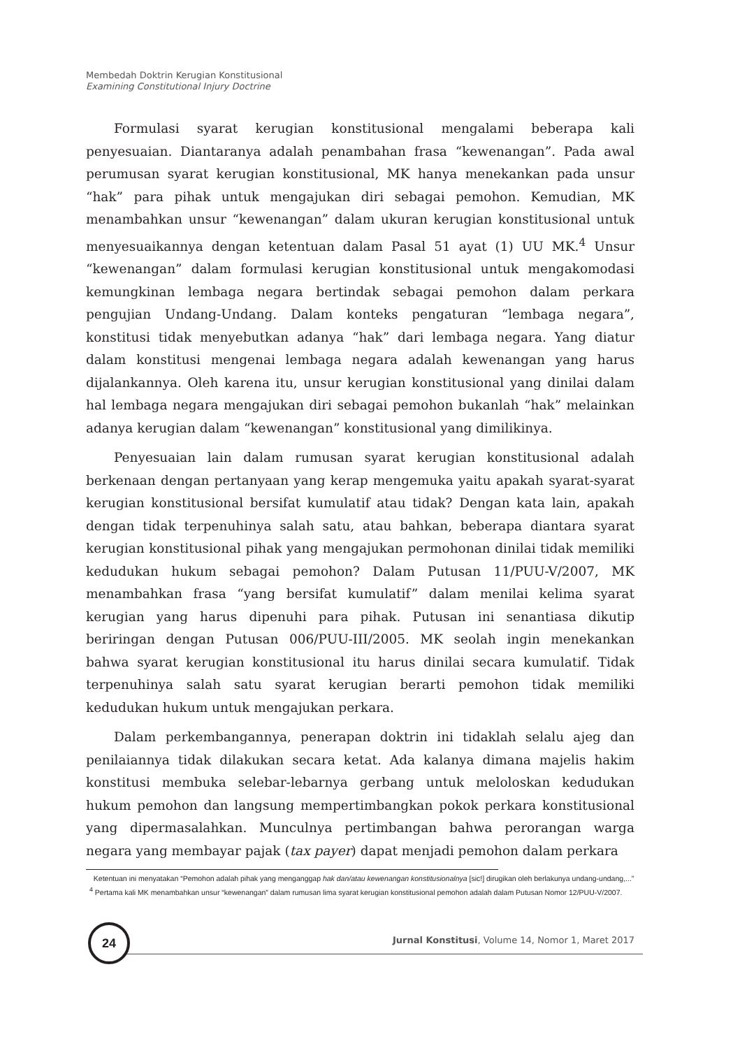Membedah Doktrin Kerugian Konstitusional
Examining Constitutional Injury Doctrine
Formulasi syarat kerugian konstitusional mengalami beberapa kali penyesuaian. Diantaranya adalah penambahan frasa “kewenangan”. Pada awal perumusan syarat kerugian konstitusional, MK hanya menekankan pada unsur “hak” para pihak untuk mengajukan diri sebagai pemohon. Kemudian, MK menambahkan unsur “kewenangan” dalam ukuran kerugian konstitusional untuk menyesuaikannya dengan ketentuan dalam Pasal 51 ayat (1) UU MK.<sup>4</sup> Unsur “kewenangan” dalam formulasi kerugian konstitusional untuk mengakomodasi kemungkinan lembaga negara bertindak sebagai pemohon dalam perkara pengujian Undang-Undang. Dalam konteks pengaturan “lembaga negara”, konstitusi tidak menyebutkan adanya “hak” dari lembaga negara. Yang diatur dalam konstitusi mengenai lembaga negara adalah kewenangan yang harus dijalankannya. Oleh karena itu, unsur kerugian konstitusional yang dinilai dalam hal lembaga negara mengajukan diri sebagai pemohon bukanlah “hak” melainkan adanya kerugian dalam “kewenangan” konstitusional yang dimilikinya.
Penyesuaian lain dalam rumusan syarat kerugian konstitusional adalah berkenaan dengan pertanyaan yang kerap mengemuka yaitu apakah syarat-syarat kerugian konstitusional bersifat kumulatif atau tidak? Dengan kata lain, apakah dengan tidak terpenuhinya salah satu, atau bahkan, beberapa diantara syarat kerugian konstitusional pihak yang mengajukan permohonan dinilai tidak memiliki kedudukan hukum sebagai pemohon? Dalam Putusan 11/PUU-V/2007, MK menambahkan frasa “yang bersifat kumulatif” dalam menilai kelima syarat kerugian yang harus dipenuhi para pihak. Putusan ini senantiasa dikutip beriringan dengan Putusan 006/PUU-III/2005. MK seolah ingin menekankan bahwa syarat kerugian konstitusional itu harus dinilai secara kumulatif. Tidak terpenuhinya salah satu syarat kerugian berarti pemohon tidak memiliki kedudukan hukum untuk mengajukan perkara.
Dalam perkembangannya, penerapan doktrin ini tidaklah selalu ajeg dan penilaiannya tidak dilakukan secara ketat. Ada kalanya dimana majelis hakim konstitusi membuka selebar-lebarnya gerbang untuk meloloskan kedudukan hukum pemohon dan langsung mempertimbangkan pokok perkara konstitusional yang dipermasalahkan. Munculnya pertimbangan bahwa perorangan warga negara yang membayar pajak (tax payer) dapat menjadi pemohon dalam perkara
Ketentuan ini menyatakan “Pemohon adalah pihak yang menganggap hak dan/atau kewenangan konstitusionalnya [sic!] dirugikan oleh berlakunya undang-undang,...”
<sup>4</sup> Pertama kali MK menambahkan unsur “kewenangan” dalam rumusan lima syarat kerugian konstitusional pemohon adalah dalam Putusan Nomor 12/PUU-V/2007.
24
Jurnal Konstitusi, Volume 14, Nomor 1, Maret 2017